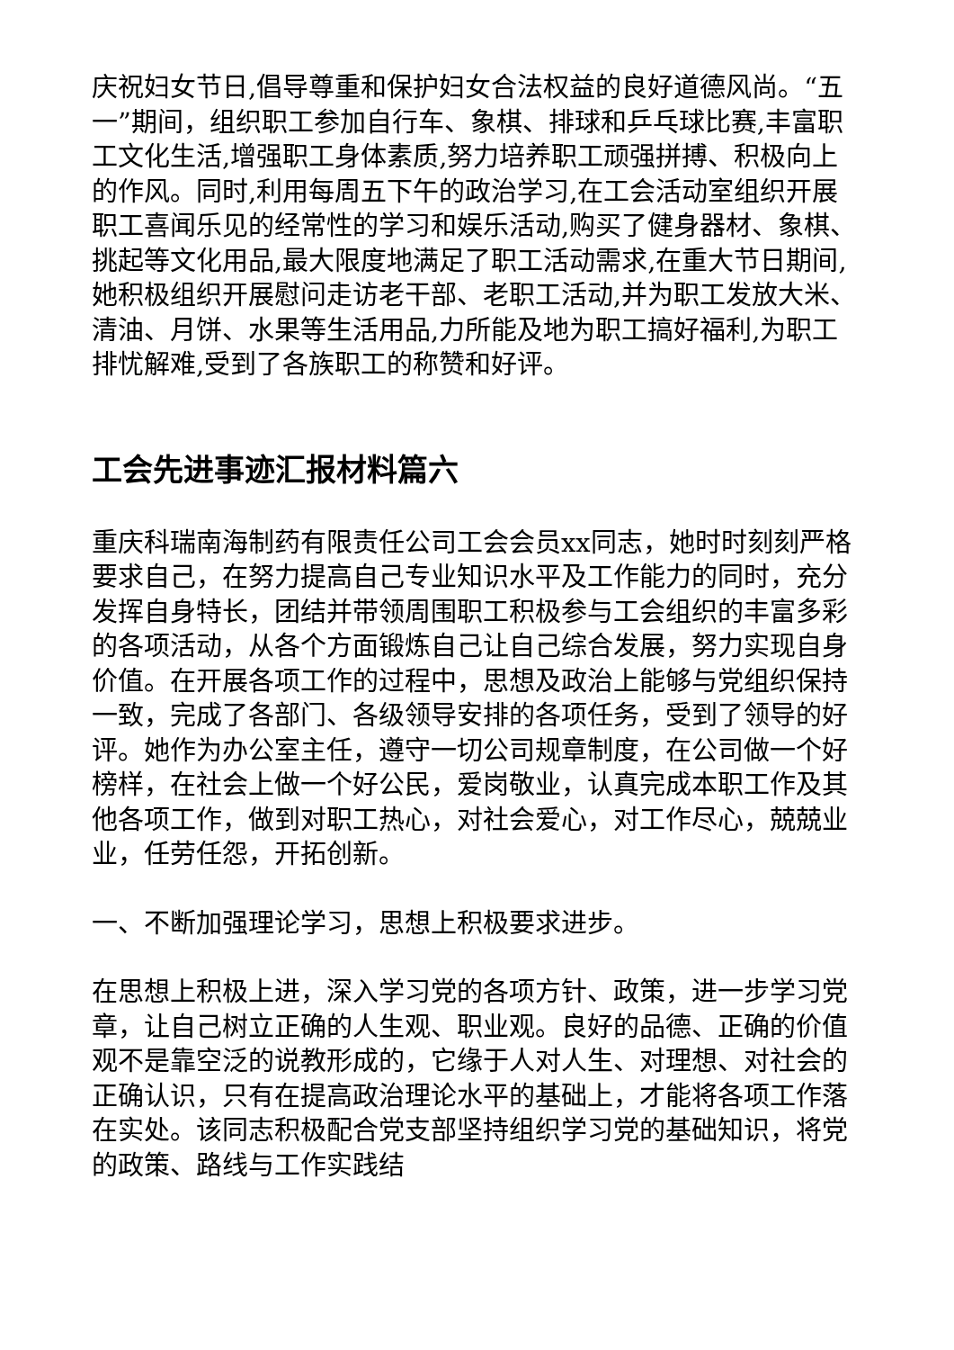庆祝妇女节日,倡导尊重和保护妇女合法权益的良好道德风尚。“五一”期间，组织职工参加自行车、象棋、排球和乒乓球比赛,丰富职工文化生活,增强职工身体素质,努力培养职工顽强拼搏、积极向上的作风。同时,利用每周五下午的政治学习,在工会活动室组织开展职工喜闻乐见的经常性的学习和娱乐活动,购买了健身器材、象棋、挑起等文化用品,最大限度地满足了职工活动需求,在重大节日期间,她积极组织开展慰问走访老干部、老职工活动,并为职工发放大米、清油、月饼、水果等生活用品,力所能及地为职工搞好福利,为职工排忧解难,受到了各族职工的称赞和好评。
工会先进事迹汇报材料篇六
重庆科瑞南海制药有限责任公司工会会员xx同志，她时时刻刻严格要求自己，在努力提高自己专业知识水平及工作能力的同时，充分发挥自身特长，团结并带领周围职工积极参与工会组织的丰富多彩的各项活动，从各个方面锻炼自己让自己综合发展，努力实现自身价值。在开展各项工作的过程中，思想及政治上能够与党组织保持一致，完成了各部门、各级领导安排的各项任务，受到了领导的好评。她作为办公室主任，遵守一切公司规章制度，在公司做一个好榜样，在社会上做一个好公民，爱岗敬业，认真完成本职工作及其他各项工作，做到对职工热心，对社会爱心，对工作尽心，兢兢业业，任劳任怨，开拓创新。
一、不断加强理论学习，思想上积极要求进步。
在思想上积极上进，深入学习党的各项方针、政策，进一步学习党章，让自己树立正确的人生观、职业观。良好的品德、正确的价值观不是靠空泛的说教形成的，它缘于人对人生、对理想、对社会的正确认识，只有在提高政治理论水平的基础上，才能将各项工作落在实处。该同志积极配合党支部坚持组织学习党的基础知识，将党的政策、路线与工作实践结